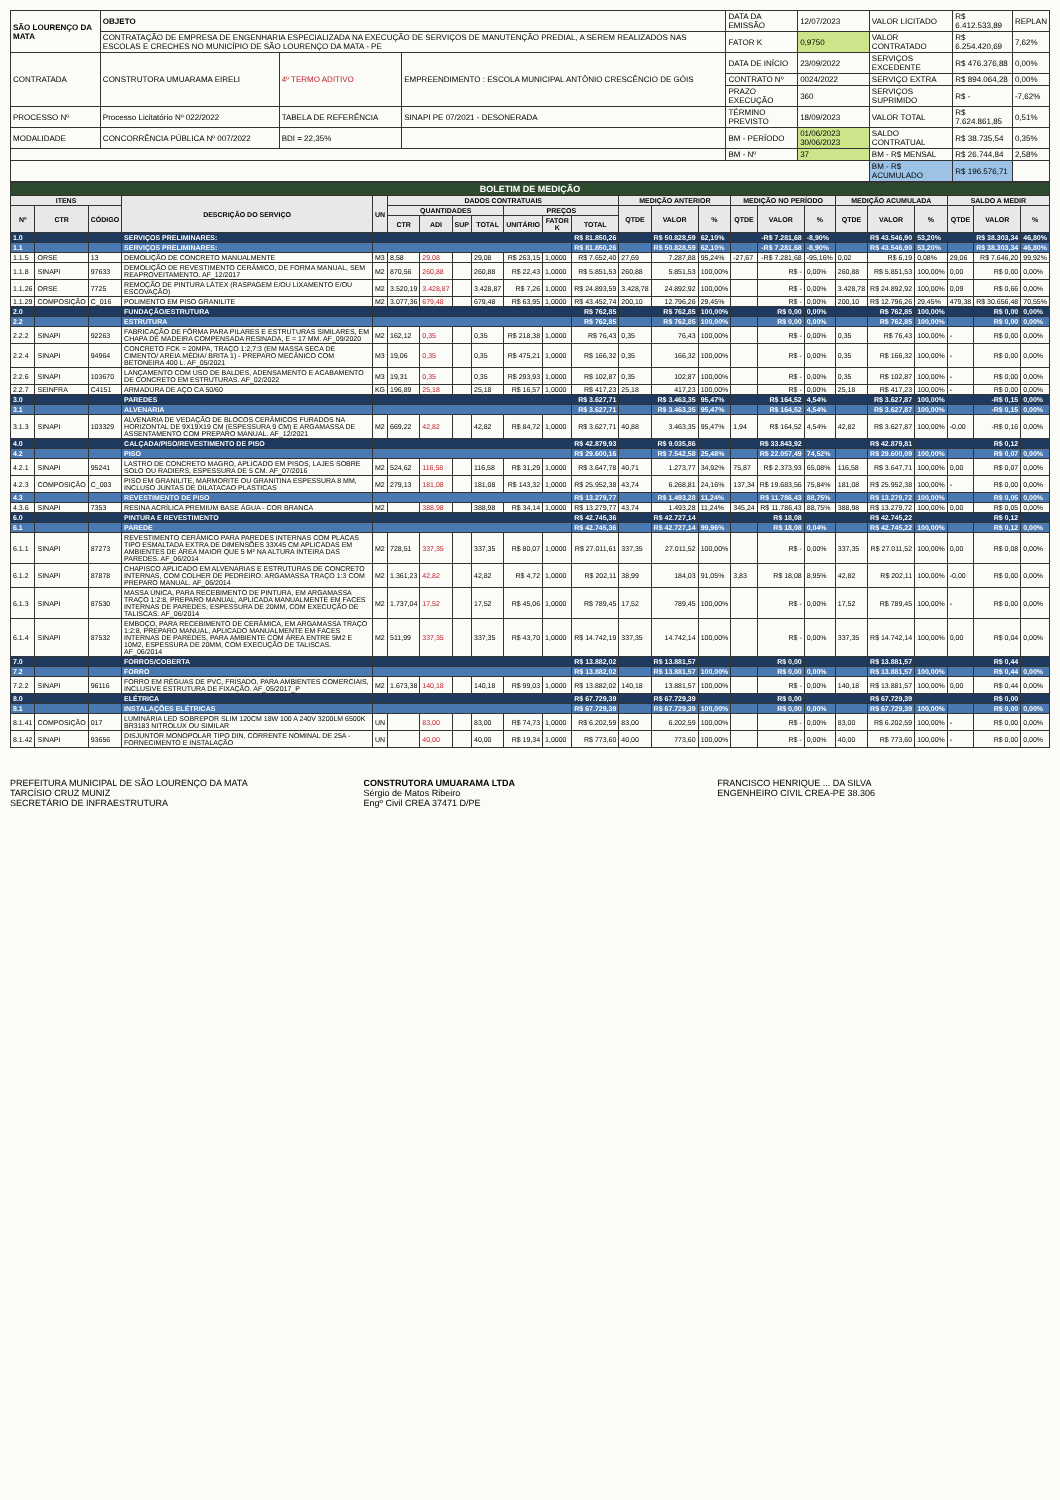| SÃO LOURENÇO DA MATA | OBJETO | | | DATA DA EMISSÃO | 12/07/2023 | VALOR LICITADO | R$ 6.412.533,89 | REPLAN |
| | CONTRATAÇÃO DE EMPRESA DE ENGENHARIA ESPECIALIZADA NA EXECUÇÃO DE SERVIÇOS DE MANUTENÇÃO PREDIAL, A SEREM REALIZADOS NAS ESCOLAS E CRECHES NO MUNICÍPIO DE SÃO LOURENÇO DA MATA - PE | | | FATOR K | 0,9750 | VALOR CONTRATADO | R$ 6.254.420,69 | 7,62% |
| CONTRATADA | CONSTRUTORA UMUARAMA EIRELI | 4º TERMO ADITIVO | EMPREENDIMENTO : ESCOLA MUNICIPAL ANTÔNIO CRESCÊNCIO DE GÓIS | DATA DE INÍCIO | 23/09/2022 | SERVIÇOS EXCEDENTE | R$ 476.376,88 | 0,00% |
| | | | | CONTRATO Nº | 0024/2022 | SERVIÇO EXTRA | R$ 894.064,28 | 0,00% |
| | | | | PRAZO EXECUÇÃO | 360 | SERVIÇOS SUPRIMIDO | R$ - | -7,62% |
| PROCESSO Nº | Processo Licitatório Nº 022/2022 | TABELA DE REFERÊNCIA | SINAPI PE 07/2021 - DESONERADA | TÉRMINO PREVISTO | 18/09/2023 | VALOR TOTAL | R$ 7.624.861,85 | 0,51% |
| MODALIDADE | CONCORRÊNCIA PÚBLICA Nº 007/2022 | BDI = 22,35% | | BM - PERÍODO | 01/06/2023 30/06/2023 | SALDO CONTRATUAL | R$ 38.735,54 | 0,35% |
| | | | | BM - Nº | 37 | BM - R$ MENSAL | R$ 26.744,84 | 2,58% |
| | | | | | | BM - R$ ACUMULADO | R$ 196.576,71 | |
| BOLETIM DE MEDIÇÃO | | | | | | | | | | | | | | | | | | | | | | | |
| ITENS | | | DESCRIÇÃO DO SERVIÇO | UN | DADOS CONTRATUAIS | | | | | | | MEDIÇÃO ANTERIOR | | | MEDIÇÃO NO PERÍODO | | | MEDIÇÃO ACUMULADA | | | SALDO A MEDIR | | |
| Nº | CTR | CÓDIGO | | | QUANTIDADES | | | | PREÇOS | | | QTDE | VALOR | % | QTDE | VALOR | % | QTDE | VALOR | % | QTDE | VALOR | % |
| | | | | | CTR | ADI | SUP | TOTAL | UNITÁRIO | FATOR K | TOTAL | | | | | | | | | | | | |
| 1.0 | | | SERVIÇOS PRELIMINARES: | | | | | | | | R$ 81.850,26 | | R$ 50.828,59 | 62,10% | | -R$ 7.281,68 | -8,90% | | R$ 43.546,90 | 53,20% | | R$ 38.303,34 | 46,80% |
| 1.1 | | | SERVIÇOS PRELIMINARES: | | | | | | | | R$ 81.850,26 | | R$ 50.828,59 | 62,10% | | -R$ 7.281,68 | -8,90% | | R$ 43.546,90 | 53,20% | | R$ 38.303,34 | 46,80% |
| 1.1.5 | ORSE | 13 | DEMOLIÇÃO DE CONCRETO MANUALMENTE | M3 | 8,58 | 29,08 | | 29,08 | R$ 263,15 | 1,0000 | R$ 7.652,40 | 27,69 | 7.287,88 | 95,24% | -27,67 | -R$ 7.281,68 | -95,16% | 0,02 | R$ 6,19 | 0,08% | 29,06 | R$ 7.646,20 | 99,92% |
| 1.1.8 | SINAPI | 97633 | DEMOLIÇÃO DE REVESTIMENTO CERÂMICO, DE FORMA MANUAL, SEM REAPROVEITAMENTO. AF_12/2017 | M2 | 870,56 | 260,88 | | 260,88 | R$ 22,43 | 1,0000 | R$ 5.851,53 | 260,88 | 5.851,53 | 100,00% | | R$ - | 0,00% | 260,88 | R$ 5.851,53 | 100,00% | 0,00 | R$ 0,00 | 0,00% |
| 1.1.26 | ORSE | 7725 | REMOÇÃO DE PINTURA LÁTEX (RASPAGEM E/OU LIXAMENTO E/OU ESCOVAÇÃO) | M2 | 3.520,19 | 3.428,87 | | 3.428,87 | R$ 7,26 | 1,0000 | R$ 24.893,59 | 3.428,78 | 24.892,92 | 100,00% | | R$ - | 0,00% | 3.428,78 | R$ 24.892,92 | 100,00% | 0,09 | R$ 0,66 | 0,00% |
| 1.1.29 | COMPOSIÇÃO | C_016 | POLIMENTO EM PISO GRANILITE | M2 | 3.077,36 | 679,48 | | 679,48 | R$ 63,95 | 1,0000 | R$ 43.452,74 | 200,10 | 12.796,26 | 29,45% | | R$ - | 0,00% | 200,10 | R$ 12.796,26 | 29,45% | 479,38 | R$ 30.656,48 | 70,55% |
| 2.0 | | | FUNDAÇÃO/ESTRUTURA | | | | | | | | R$ 762,85 | | R$ 762,85 | 100,00% | | R$ 0,00 | 0,00% | | R$ 762,85 | 100,00% | | R$ 0,00 | 0,00% |
| 2.2 | | | ESTRUTURA | | | | | | | | R$ 762,85 | | R$ 762,85 | 100,00% | | R$ 0,00 | 0,00% | | R$ 762,85 | 100,00% | | R$ 0,00 | 0,00% |
| 2.2.2 | SINAPI | 92263 | FABRICAÇÃO DE FÔRMA PARA PILARES E ESTRUTURAS SIMILARES, EM CHAPA DE MADEIRA COMPENSADA RESINADA, E = 17 MM. AF_09/2020 | M2 | 162,12 | 0,35 | | 0,35 | R$ 218,38 | 1,0000 | R$ 76,43 | 0,35 | 76,43 | 100,00% | | R$ - | 0,00% | 0,35 | R$ 76,43 | 100,00% | - | R$ 0,00 | 0,00% |
| 2.2.4 | SINAPI | 94964 | CONCRETO FCK = 20MPA, TRAÇO 1:2,7:3 (EM MASSA SECA DE CIMENTO/ AREIA MÉDIA/ BRITA 1) - PREPARO MECÂNICO COM BETONEIRA 400 L. AF_05/2021 | M3 | 19,06 | 0,35 | | 0,35 | R$ 475,21 | 1,0000 | R$ 166,32 | 0,35 | 166,32 | 100,00% | | R$ - | 0,00% | 0,35 | R$ 166,32 | 100,00% | - | R$ 0,00 | 0,00% |
| 2.2.6 | SINAPI | 103670 | LANÇAMENTO COM USO DE BALDES, ADENSAMENTO E ACABAMENTO DE CONCRETO EM ESTRUTURAS. AF_02/2022 | M3 | 19,31 | 0,35 | | 0,35 | R$ 293,93 | 1,0000 | R$ 102,87 | 0,35 | 102,87 | 100,00% | | R$ - | 0,00% | 0,35 | R$ 102,87 | 100,00% | - | R$ 0,00 | 0,00% |
| 2.2.7 | SEINFRA | C4151 | ARMADURA DE AÇO CA 50/60 | KG | 196,89 | 25,18 | | 25,18 | R$ 16,57 | 1,0000 | R$ 417,23 | 25,18 | 417,23 | 100,00% | | R$ - | 0,00% | 25,18 | R$ 417,23 | 100,00% | - | R$ 0,00 | 0,00% |
| 3.0 | | | PAREDES | | | | | | | | R$ 3.627,71 | | R$ 3.463,35 | 95,47% | | R$ 164,52 | 4,54% | | R$ 3.627,87 | 100,00% | | -R$ 0,15 | 0,00% |
| 3.1 | | | ALVENARIA | | | | | | | | R$ 3.627,71 | | R$ 3.463,35 | 95,47% | | R$ 164,52 | 4,54% | | R$ 3.627,87 | 100,00% | | -R$ 0,15 | 0,00% |
| 3.1.3 | SINAPI | 103329 | ALVENARIA DE VEDAÇÃO DE BLOCOS CERÂMICOS FURADOS NA HORIZONTAL DE 9X19X19 CM (ESPESSURA 9 CM) E ARGAMASSA DE ASSENTAMENTO COM PREPARO MANUAL. AF_12/2021 | M2 | 669,22 | 42,82 | | 42,82 | R$ 84,72 | 1,0000 | R$ 3.627,71 | 40,88 | 3.463,35 | 95,47% | 1,94 | R$ 164,52 | 4,54% | 42,82 | R$ 3.627,87 | 100,00% | -0,00 | -R$ 0,16 | 0,00% |
| 4.0 | | | CALÇADA/PISO/REVESTIMENTO DE PISO | | | | | | | | R$ 42.879,93 | | R$ 9.035,86 | | | R$ 33.843,92 | | | R$ 42.879,81 | | | R$ 0,12 | |
| 4.2 | | | PISO | | | | | | | | R$ 29.600,16 | | R$ 7.542,58 | 25,48% | | R$ 22.057,49 | 74,52% | | R$ 29.600,09 | 100,00% | | R$ 0,07 | 0,00% |
| 4.2.1 | SINAPI | 95241 | LASTRO DE CONCRETO MAGRO, APLICADO EM PISOS, LAJES SOBRE SOLO OU RADIERS, ESPESSURA DE 5 CM. AF_07/2016 | M2 | 524,62 | 116,58 | | 116,58 | R$ 31,29 | 1,0000 | R$ 3.647,78 | 40,71 | 1.273,77 | 34,92% | 75,87 | R$ 2.373,93 | 65,08% | 116,58 | R$ 3.647,71 | 100,00% | 0,00 | R$ 0,07 | 0,00% |
| 4.2.3 | COMPOSIÇÃO | C_003 | PISO EM GRANILITE, MARMORITE OU GRANITINA ESPESSURA 8 MM, INCLUSO JUNTAS DE DILATACAO PLASTICAS | M2 | 279,13 | 181,08 | | 181,08 | R$ 143,32 | 1,0000 | R$ 25.952,38 | 43,74 | 6.268,81 | 24,16% | 137,34 | R$ 19.683,56 | 75,84% | 181,08 | R$ 25.952,38 | 100,00% | - | R$ 0,00 | 0,00% |
| 4.3 | | | REVESTIMENTO DE PISO | | | | | | | | R$ 13.279,77 | | R$ 1.493,28 | 11,24% | | R$ 11.786,43 | 88,75% | | R$ 13.279,72 | 100,00% | | R$ 0,05 | 0,00% |
| 4.3.6 | SINAPI | 7353 | RESINA ACRÍLICA PREMIUM BASE ÁGUA - COR BRANCA | M2 | | 388,98 | | 388,98 | R$ 34,14 | 1,0000 | R$ 13.279,77 | 43,74 | 1.493,28 | 11,24% | 345,24 | R$ 11.786,43 | 88,75% | 388,98 | R$ 13.279,72 | 100,00% | 0,00 | R$ 0,05 | 0,00% |
| 6.0 | | | PINTURA E REVESTIMENTO | | | | | | | | R$ 42.745,36 | | R$ 42.727,14 | | | R$ 18,08 | | | R$ 42.745,22 | | | R$ 0,12 | |
| 6.1 | | | PAREDE | | | | | | | | R$ 42.745,36 | | R$ 42.727,14 | 99,96% | | R$ 18,08 | 0,04% | | R$ 42.745,22 | 100,00% | | R$ 0,12 | 0,00% |
| 6.1.1 | SINAPI | 87273 | REVESTIMENTO CERÂMICO PARA PAREDES INTERNAS COM PLACAS TIPO ESMALTADA EXTRA DE DIMENSÕES 33X45 CM APLICADAS EM AMBIENTES DE ÁREA MAIOR QUE 5 M² NA ALTURA INTEIRA DAS PAREDES. AF_06/2014 | M2 | 728,51 | 337,35 | | 337,35 | R$ 80,07 | 1,0000 | R$ 27.011,61 | 337,35 | 27.011,52 | 100,00% | | R$ - | 0,00% | 337,35 | R$ 27.011,52 | 100,00% | 0,00 | R$ 0,08 | 0,00% |
| 6.1.2 | SINAPI | 87878 | CHAPISCO APLICADO EM ALVENARIAS E ESTRUTURAS DE CONCRETO INTERNAS, COM COLHER DE PEDREIRO. ARGAMASSA TRAÇO 1:3 COM PREPARO MANUAL. AF_06/2014 | M2 | 1.361,23 | 42,82 | | 42,82 | R$ 4,72 | 1,0000 | R$ 202,11 | 38,99 | 184,03 | 91,05% | 3,83 | R$ 18,08 | 8,95% | 42,82 | R$ 202,11 | 100,00% | -0,00 | R$ 0,00 | 0,00% |
| 6.1.3 | SINAPI | 87530 | MASSA ÚNICA, PARA RECEBIMENTO DE PINTURA, EM ARGAMASSA TRAÇO 1:2:8, PREPARO MANUAL, APLICADA MANUALMENTE EM FACES INTERNAS DE PAREDES, ESPESSURA DE 20MM, COM EXECUÇÃO DE TALISCAS. AF_06/2014 | M2 | 1.737,04 | 17,52 | | 17,52 | R$ 45,06 | 1,0000 | R$ 789,45 | 17,52 | 789,45 | 100,00% | | R$ - | 0,00% | 17,52 | R$ 789,45 | 100,00% | - | R$ 0,00 | 0,00% |
| 6.1.4 | SINAPI | 87532 | EMBOÇO, PARA RECEBIMENTO DE CERÂMICA, EM ARGAMASSA TRAÇO 1:2:8, PREPARO MANUAL, APLICADO MANUALMENTE EM FACES INTERNAS DE PAREDES, PARA AMBIENTE COM ÁREA ENTRE 5M2 E 10M2, ESPESSURA DE 20MM, COM EXECUÇÃO DE TALISCAS. AF_06/2014 | M2 | 511,99 | 337,35 | | 337,35 | R$ 43,70 | 1,0000 | R$ 14.742,19 | 337,35 | 14.742,14 | 100,00% | | R$ - | 0,00% | 337,35 | R$ 14.742,14 | 100,00% | 0,00 | R$ 0,04 | 0,00% |
| 7.0 | | | FORROS/COBERTA | | | | | | | | R$ 13.882,02 | | R$ 13.881,57 | | | R$ 0,00 | | | R$ 13.881,57 | | | R$ 0,44 | |
| 7.2 | | | FORRO | | | | | | | | R$ 13.882,02 | | R$ 13.881,57 | 100,00% | | R$ 0,00 | 0,00% | | R$ 13.881,57 | 100,00% | | R$ 0,44 | 0,00% |
| 7.2.2 | SINAPI | 96116 | FORRO EM RÉGUAS DE PVC, FRISADO, PARA AMBIENTES COMERCIAIS, INCLUSIVE ESTRUTURA DE FIXAÇÃO. AF_05/2017_P | M2 | 1.673,38 | 140,18 | | 140,18 | R$ 99,03 | 1,0000 | R$ 13.882,02 | 140,18 | 13.881,57 | 100,00% | | R$ - | 0,00% | 140,18 | R$ 13.881,57 | 100,00% | 0,00 | R$ 0,44 | 0,00% |
| 8.0 | | | ELÉTRICA | | | | | | | | R$ 67.729,39 | | R$ 67.729,39 | | | R$ 0,00 | | | R$ 67.729,39 | | | R$ 0,00 | |
| 8.1 | | | INSTALAÇÕES ELÉTRICAS | | | | | | | | R$ 67.729,39 | | R$ 67.729,39 | 100,00% | | R$ 0,00 | 0,00% | | R$ 67.729,39 | 100,00% | | R$ 0,00 | 0,00% |
| 8.1.41 | COMPOSIÇÃO | 017 | LUMINÁRIA LED SOBREPOR SLIM 120CM 18W 100 A 240V 3200LM 6500K BR3183 NITROLUX OU SIMILAR | UN | | 83,00 | | 83,00 | R$ 74,73 | 1,0000 | R$ 6.202,59 | 83,00 | 6.202,59 | 100,00% | | R$ - | 0,00% | 83,00 | R$ 6.202,59 | 100,00% | - | R$ 0,00 | 0,00% |
| 8.1.42 | SINAPI | 93656 | DISJUNTOR MONOPOLAR TIPO DIN, CORRENTE NOMINAL DE 25A - FORNECIMENTO E INSTALAÇÃO | UN | | 40,00 | | 40,00 | R$ 19,34 | 1,0000 | R$ 773,60 | 40,00 | 773,60 | 100,00% | | R$ - | 0,00% | 40,00 | R$ 773,60 | 100,00% | - | R$ 0,00 | 0,00% |
PREFEITURA MUNICIPAL DE SÃO LOURENÇO DA MATA
TARCÍSIO CRUZ MUNIZ
SECRETÁRIO DE INFRAESTRUTURA
CONSTRUTORA UMUARAMA LTDA
Sérgio de Matos Ribeiro
Engº Civil CREA 37471 D/PE
FRANCISCO HENRIQUE ... DA SILVA
ENGENHEIRO CIVIL CREA-PE 38.306